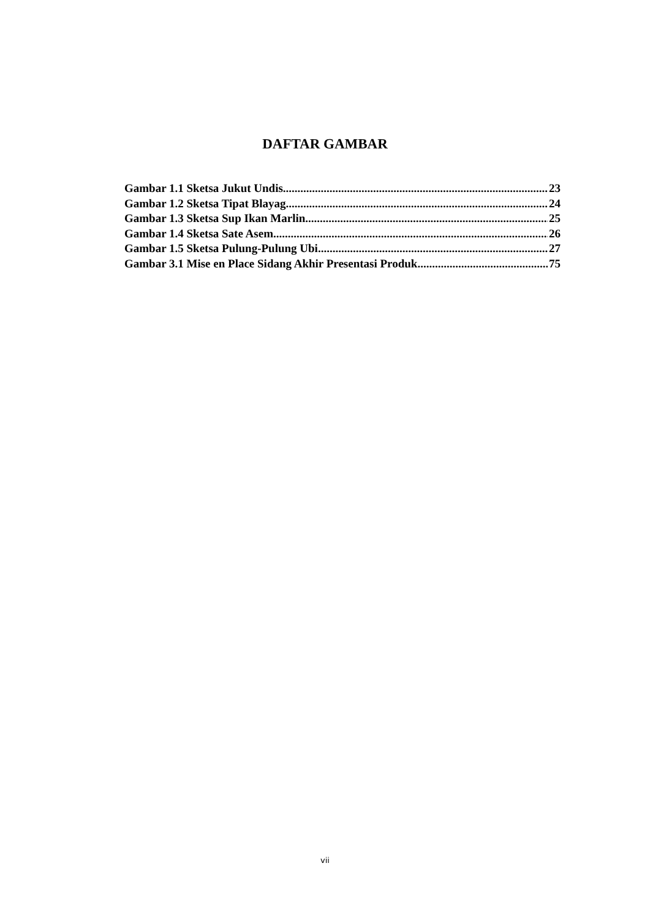DAFTAR GAMBAR
Gambar 1.1 Sketsa Jukut Undis 23
Gambar 1.2 Sketsa Tipat Blayag 24
Gambar 1.3 Sketsa Sup Ikan Marlin 25
Gambar 1.4 Sketsa Sate Asem 26
Gambar 1.5 Sketsa Pulung-Pulung Ubi 27
Gambar 3.1 Mise en Place Sidang Akhir Presentasi Produk 75
vii